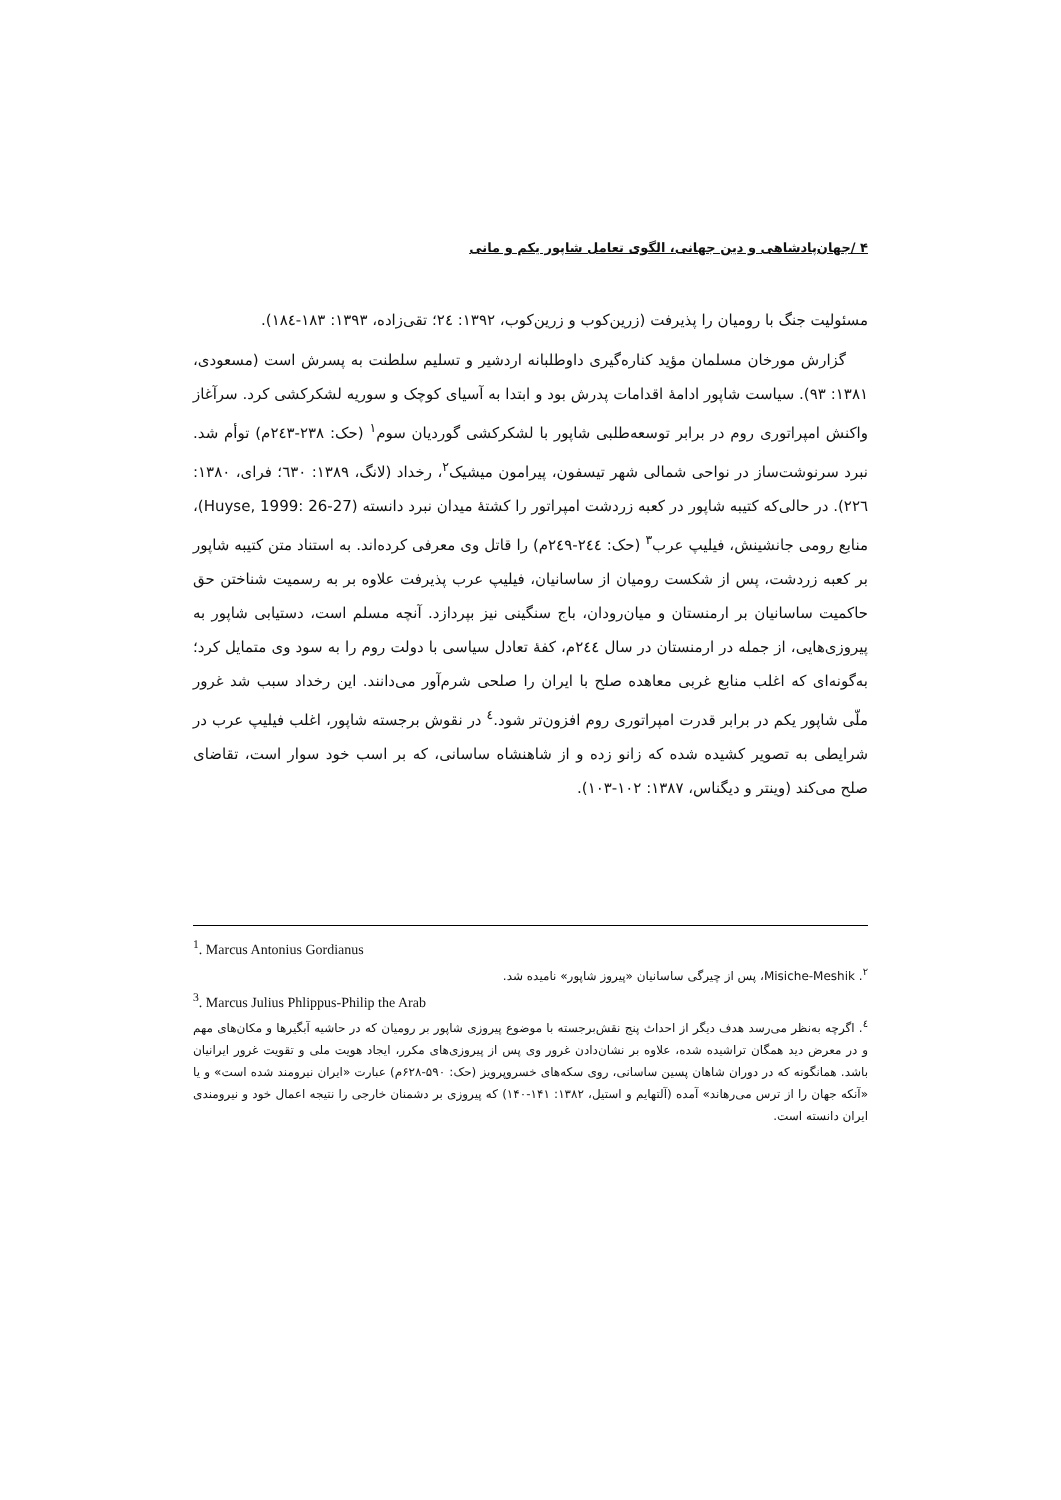۴ /جهان‌پادشاهی و دین جهانی، الگوی تعامل شاپور یکم و مانی
مسئولیت جنگ با رومیان را پذیرفت (زرین‌کوب و زرین‌کوب، ۱۳۹۲: ۲٤؛ تقی‌زاده، ۱۳۹۳: ۱۸۳-۱۸٤).
گزارش مورخان مسلمان مؤید کناره‌گیری داوطلبانه اردشیر و تسلیم سلطنت به پسرش است (مسعودی، ۱۳۸۱: ۹۳). سیاست شاپور ادامهٔ اقدامات پدرش بود و ابتدا به آسیای کوچک و سوریه لشکرکشی کرد. سرآغاز واکنش امپراتوری روم در برابر توسعه‌طلبی شاپور با لشکرکشی گوردیان سوم<sup>۱</sup> (حک: ۲۳۸-۲٤۳م) توأم شد. نبرد سرنوشت‌ساز در نواحی شمالی شهر تیسفون، پیرامون میشیک<sup>۲</sup>، رخداد (لانگ، ۱۳۸۹: ٦۳۰؛ فرای، ۱۳۸۰: ۲۲٦). در حالی‌که کتیبه شاپور در کعبه زردشت امپراتور را کشتهٔ میدان نبرد دانسته (Huyse, 1999: 26-27)، منابع رومی جانشینش، فیلیپ عرب<sup>۳</sup> (حک: ۲٤٤-۲٤۹م) را قاتل وی معرفی کرده‌اند. به استناد متن کتیبه شاپور بر کعبه زردشت، پس از شکست رومیان از ساسانیان، فیلیپ عرب پذیرفت علاوه بر به رسمیت شناختن حق حاکمیت ساسانیان بر ارمنستان و میان‌رودان، باج سنگینی نیز بپردازد. آنچه مسلم است، دستیابی شاپور به پیروزی‌هایی، از جمله در ارمنستان در سال ۲٤٤م، کفهٔ تعادل سیاسی با دولت روم را به سود وی متمایل کرد؛ به‌گونه‌ای که اغلب منابع غربی معاهده صلح با ایران را صلحی شرم‌آور می‌دانند. این رخداد سبب شد غرور ملّی شاپور یکم در برابر قدرت امپراتوری روم افزون‌تر شود.<sup>٤</sup> در نقوش برجسته شاپور، اغلب فیلیپ عرب در شرایطی به تصویر کشیده شده که زانو زده و از شاهنشاه ساسانی، که بر اسب خود سوار است، تقاضای صلح می‌کند (وینتر و دیگناس، ۱۳۸۷: ۱۰۲-۱۰۳).
<sup>1</sup>. Marcus Antonius Gordianus
<sup>۲</sup>. Misiche-Meshik، پس از چیرگی ساسانیان «پیروز شاپور» نامیده شد.
<sup>3</sup>. Marcus Julius Phlippus-Philip the Arab
<sup>٤</sup>. اگرچه به‌نظر می‌رسد هدف دیگر از احداث پنج نقش‌برجسته با موضوع پیروزی شاپور بر رومیان که در حاشیه آبگیرها و مکان‌های مهم و در معرض دید همگان تراشیده شده، علاوه بر نشان‌دادن غرور وی پس از پیروزی‌های مکرر، ایجاد هویت ملی و تقویت غرور ایرانیان باشد. همانگونه که در دوران شاهان پسین ساسانی، روی سکه‌های خسروپرویز (حک: ۵۹۰-۶۲۸م) عبارت «ایران نیرومند شده است» و یا «آنکه جهان را از ترس می‌رهاند» آمده (آلتهایم و استیل، ۱۳۸۲: ۱۴۱-۱۴۰) که پیروزی بر دشمنان خارجی را نتیجه اعمال خود و نیرومندی ایران دانسته است.